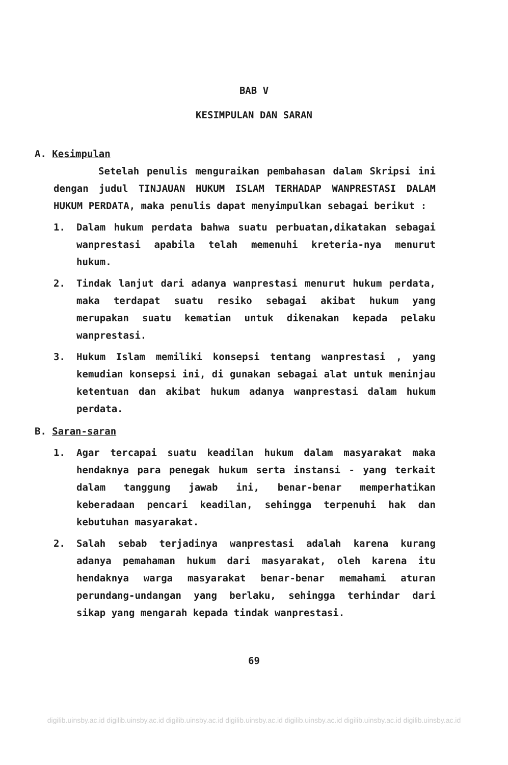BAB V
KESIMPULAN DAN SARAN
A. Kesimpulan
Setelah penulis menguraikan pembahasan dalam Skripsi ini dengan judul TINJAUAN HUKUM ISLAM TERHADAP WANPRESTASI DALAM HUKUM PERDATA, maka penulis dapat menyimpulkan sebagai berikut :
1. Dalam hukum perdata bahwa suatu perbuatan,dikatakan sebagai wanprestasi apabila telah memenuhi kreteria-nya menurut hukum.
2. Tindak lanjut dari adanya wanprestasi menurut hukum perdata, maka terdapat suatu resiko sebagai akibat hukum yang merupakan suatu kematian untuk dikenakan kepada pelaku wanprestasi.
3. Hukum Islam memiliki konsepsi tentang wanprestasi , yang kemudian konsepsi ini, di gunakan sebagai alat untuk meninjau ketentuan dan akibat hukum adanya wanprestasi dalam hukum perdata.
B. Saran-saran
1. Agar tercapai suatu keadilan hukum dalam masyarakat maka hendaknya para penegak hukum serta instansi - yang terkait dalam tanggung jawab ini, benar-benar memperhatikan keberadaan pencari keadilan, sehingga terpenuhi hak dan kebutuhan masyarakat.
2. Salah sebab terjadinya wanprestasi adalah karena kurang adanya pemahaman hukum dari masyarakat, oleh karena itu hendaknya warga masyarakat benar-benar memahami aturan perundang-undangan yang berlaku, sehingga terhindar dari sikap yang mengarah kepada tindak wanprestasi.
69
digilib.uinsby.ac.id digilib.uinsby.ac.id digilib.uinsby.ac.id digilib.uinsby.ac.id digilib.uinsby.ac.id digilib.uinsby.ac.id digilib.uinsby.ac.id